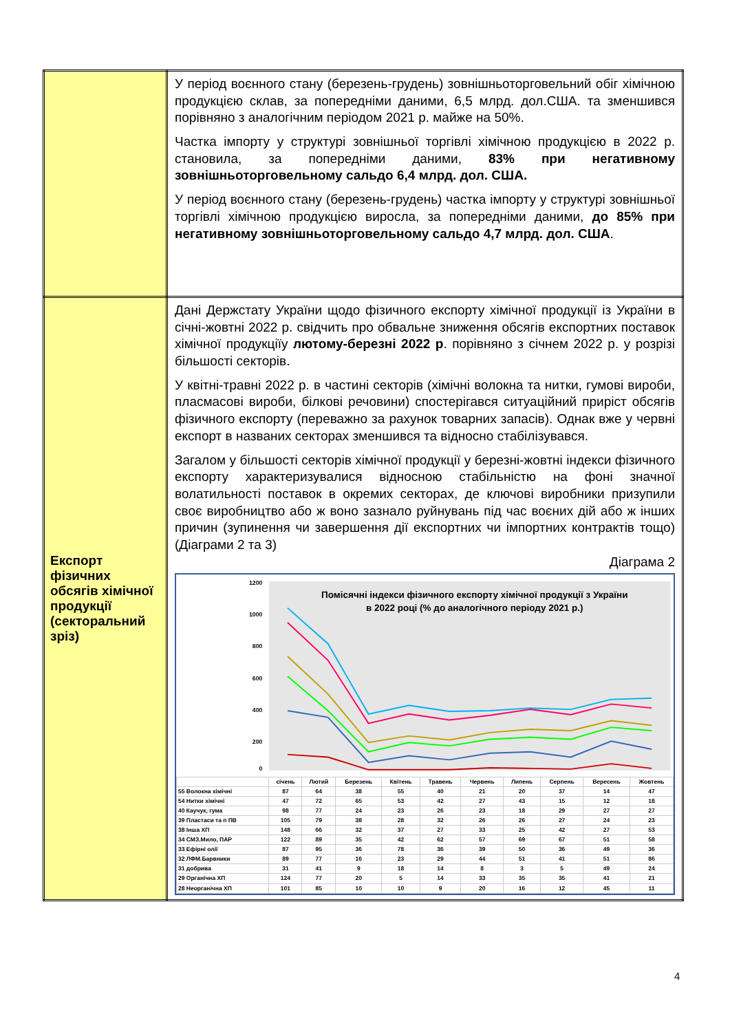| | У період воєнного стану (березень-грудень) зовнішньоторговельний обіг хімічною продукцією склав, за попередніми даними, 6,5 млрд. дол.США. та зменшився порівняно з аналогічним періодом 2021 р. майже на 50%. Частка імпорту у структурі зовнішньої торгівлі хімічною продукцією в 2022 р. становила, за попередніми даними, 83% при негативному зовнішньоторговельному сальдо 6,4 млрд. дол. США. У період воєнного стану (березень-грудень) частка імпорту у структурі зовнішньої торгівлі хімічною продукцією виросла, за попередніми даними, до 85% при негативному зовнішньоторговельному сальдо 4,7 млрд. дол. США . |
| Експорт фізичних обсягів хімічної продукції (секторальний зріз) | Дані Держстату України щодо фізичного експорту хімічної продукції із України в січні-жовтні 2022 р. свідчить про обвальне зниження обсягів експортних поставок хімічної продукціїу лютому-березні 2022 р . порівняно з січнем 2022 р. у розрізі більшості секторів. У квітні-травні 2022 р. в частині секторів (хімічні волокна та нитки, гумові вироби, пласмасові вироби, білкові речовини) спостерігався ситуаційний приріст обсягів фізичного експорту (переважно за рахунок товарних запасів). Однак вже у червні експорт в названих секторах зменшився та відносно стабілізувався. Загалом у більшості секторів хімічної продукції у березні-жовтні індекси фізичного експорту характеризувалися відносною стабільністю на фоні значної волатильності поставок в окремих секторах, де ключові виробники призупили своє виробництво або ж воно зазнало руйнувань під час воєних дій або ж інших причин (зупинення чи завершення дії експортних чи імпортних контрактів тощо) (Діаграми 2 та 3) Діаграма 2 Помісячні індекси фізичного експорту хімічної продукції з України в 2022 році (% до аналогічного періоду 2021 р.) 1200 1000 800 600 400 200 0 / / січень / Лютий / Березень / Квітень / Травень / Червень / Липень / Серпень / Вересень / Жовтень / / --- / --- / --- / --- / --- / --- / --- / --- / --- / --- / --- / / 55 Волокна хімічні / 87 / 64 / 38 / 55 / 40 / 21 / 20 / 37 / 14 / 47 / / 54 Нитки хімічні / 47 / 72 / 65 / 53 / 42 / 27 / 43 / 15 / 12 / 18 / / 40 Каучук, гума / 98 / 77 / 24 / 23 / 26 / 23 / 18 / 29 / 27 / 27 / / 39 Пластаси та п ПВ / 105 / 79 / 38 / 28 / 32 / 26 / 26 / 27 / 24 / 23 / / 38 Інша ХП / 148 / 66 / 32 / 37 / 27 / 33 / 25 / 42 / 27 / 53 / / 34 СМЗ.Мило, ПАР / 122 / 89 / 35 / 42 / 62 / 57 / 69 / 67 / 51 / 58 / / 33 Ефірні олії / 87 / 95 / 36 / 78 / 36 / 39 / 50 / 36 / 49 / 36 / / 32 ЛФМ.Барвники / 89 / 77 / 16 / 23 / 29 / 44 / 51 / 41 / 51 / 86 / / 31 добрива / 31 / 41 / 9 / 18 / 14 / 8 / 3 / 5 / 49 / 24 / / 29 Органічна ХП / 124 / 77 / 20 / 5 / 14 / 33 / 35 / 35 / 41 / 21 / / 28 Неорганічна ХП / 101 / 85 / 10 / 10 / 9 / 20 / 16 / 12 / 45 / 11 / |
4